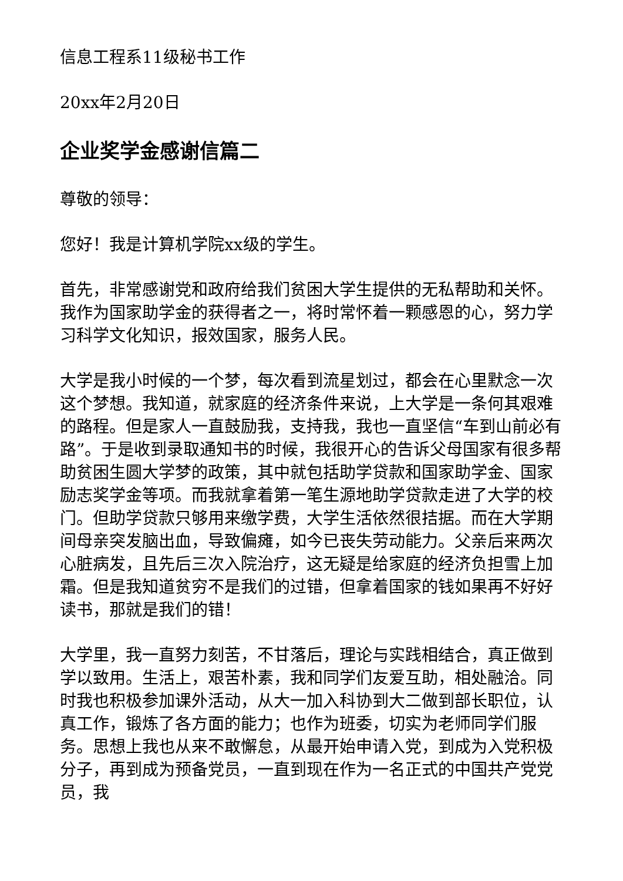信息工程系11级秘书工作
20xx年2月20日
企业奖学金感谢信篇二
尊敬的领导：
您好！我是计算机学院xx级的学生。
首先，非常感谢党和政府给我们贫困大学生提供的无私帮助和关怀。我作为国家助学金的获得者之一，将时常怀着一颗感恩的心，努力学习科学文化知识，报效国家，服务人民。
大学是我小时候的一个梦，每次看到流星划过，都会在心里默念一次这个梦想。我知道，就家庭的经济条件来说，上大学是一条何其艰难的路程。但是家人一直鼓励我，支持我，我也一直坚信“车到山前必有路”。于是收到录取通知书的时候，我很开心的告诉父母国家有很多帮助贫困生圆大学梦的政策，其中就包括助学贷款和国家助学金、国家励志奖学金等项。而我就拿着第一笔生源地助学贷款走进了大学的校门。但助学贷款只够用来缴学费，大学生活依然很拮据。而在大学期间母亲突发脑出血，导致偏瘫，如今已丧失劳动能力。父亲后来两次心脏病发，且先后三次入院治疗，这无疑是给家庭的经济负担雪上加霜。但是我知道贫穷不是我们的过错，但拿着国家的钱如果再不好好读书，那就是我们的错！
大学里，我一直努力刻苦，不甘落后，理论与实践相结合，真正做到学以致用。生活上，艰苦朴素，我和同学们友爱互助，相处融洽。同时我也积极参加课外活动，从大一加入科协到大二做到部长职位，认真工作，锻炼了各方面的能力；也作为班委，切实为老师同学们服务。思想上我也从来不敢懈怠，从最开始申请入党，到成为入党积极分子，再到成为预备党员，一直到现在作为一名正式的中国共产党党员，我